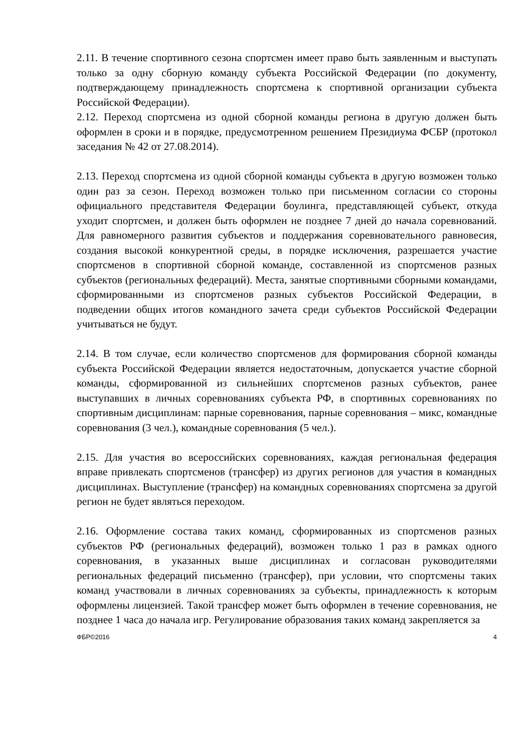2.11. В течение спортивного сезона спортсмен имеет право быть заявленным и выступать только за одну сборную команду субъекта Российской Федерации (по документу, подтверждающему принадлежность спортсмена к спортивной организации субъекта Российской Федерации).
2.12. Переход спортсмена из одной сборной команды региона в другую должен быть оформлен в сроки и в порядке, предусмотренном решением Президиума ФСБР (протокол заседания № 42 от 27.08.2014).
2.13. Переход спортсмена из одной сборной команды субъекта в другую возможен только один раз за сезон. Переход возможен только при письменном согласии со стороны официального представителя Федерации боулинга, представляющей субъект, откуда уходит спортсмен, и должен быть оформлен не позднее 7 дней до начала соревнований. Для равномерного развития субъектов и поддержания соревновательного равновесия, создания высокой конкурентной среды, в порядке исключения, разрешается участие спортсменов в спортивной сборной команде, составленной из спортсменов разных субъектов (региональных федераций). Места, занятые спортивными сборными командами, сформированными из спортсменов разных субъектов Российской Федерации, в подведении общих итогов командного зачета среди субъектов Российской Федерации учитываться не будут.
2.14. В том случае, если количество спортсменов для формирования сборной команды субъекта Российской Федерации является недостаточным, допускается участие сборной команды, сформированной из сильнейших спортсменов разных субъектов, ранее выступавших в личных соревнованиях субъекта РФ, в спортивных соревнованиях по спортивным дисциплинам: парные соревнования, парные соревнования – микс, командные соревнования (3 чел.), командные соревнования (5 чел.).
2.15. Для участия во всероссийских соревнованиях, каждая региональная федерация вправе привлекать спортсменов (трансфер) из других регионов для участия в командных дисциплинах. Выступление (трансфер) на командных соревнованиях спортсмена за другой регион не будет являться переходом.
2.16. Оформление состава таких команд, сформированных из спортсменов разных субъектов РФ (региональных федераций), возможен только 1 раз в рамках одного соревнования, в указанных выше дисциплинах и согласован руководителями региональных федераций письменно (трансфер), при условии, что спортсмены таких команд участвовали в личных соревнованиях за субъекты, принадлежность к которым оформлены лицензией. Такой трансфер может быть оформлен в течение соревнования, не позднее 1 часа до начала игр. Регулирование образования таких команд закрепляется за
ФБР©2016 4